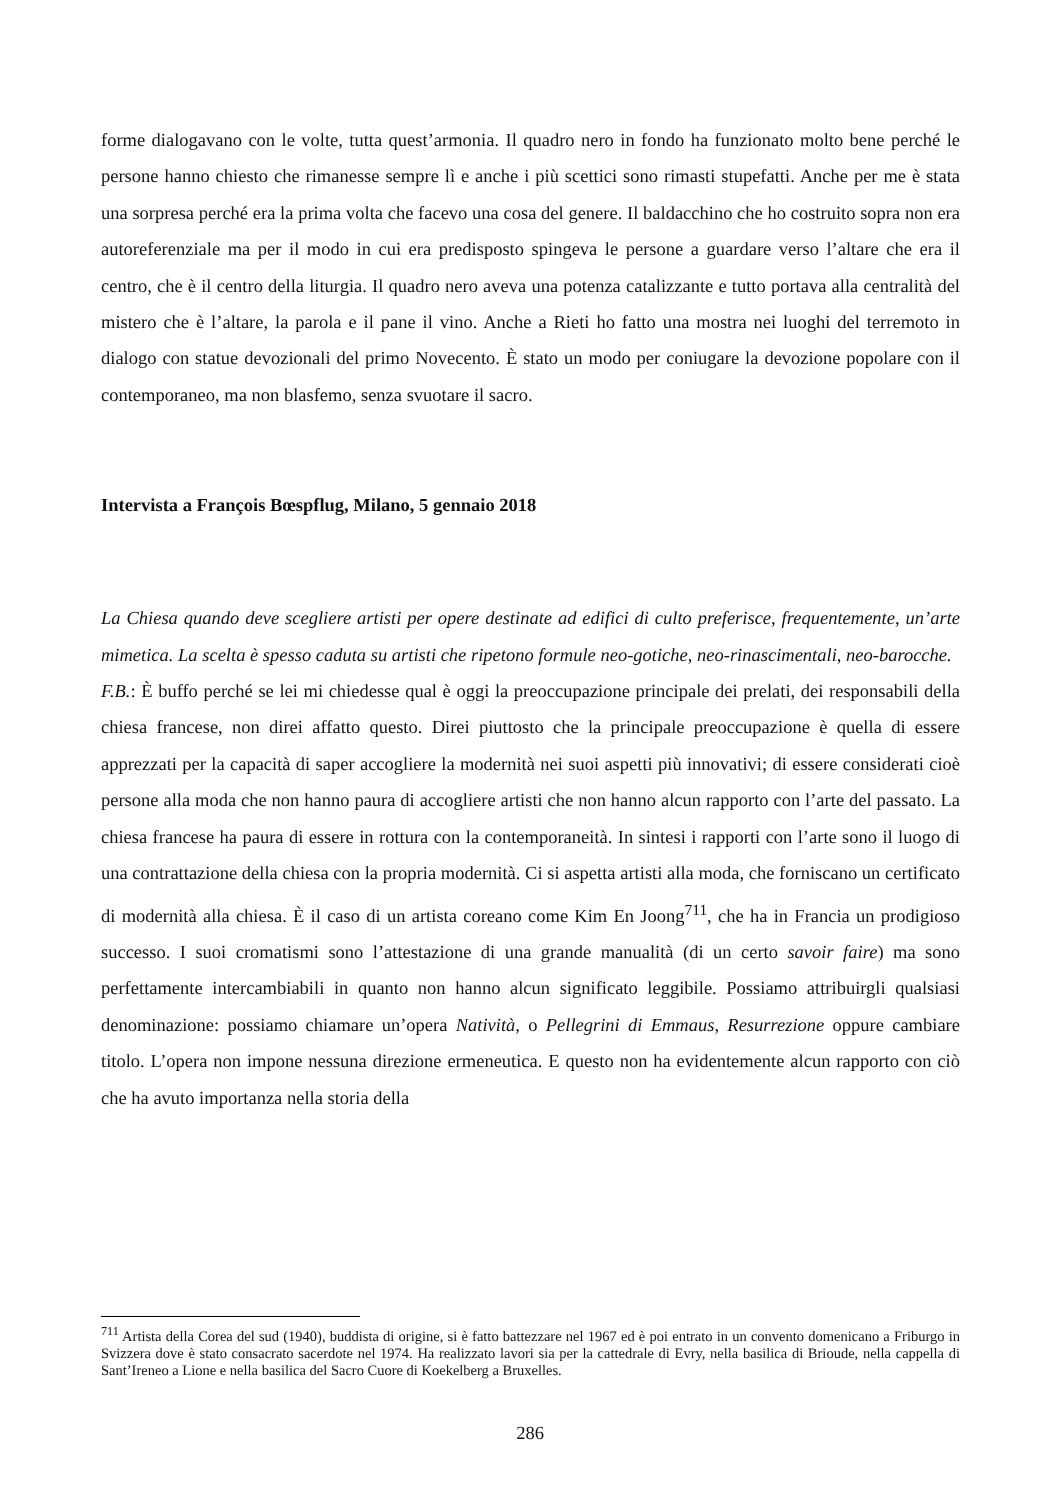forme dialogavano con le volte, tutta quest’armonia. Il quadro nero in fondo ha funzionato molto bene perché le persone hanno chiesto che rimanesse sempre lì e anche i più scettici sono rimasti stupefatti. Anche per me è stata una sorpresa perché era la prima volta che facevo una cosa del genere. Il baldacchino che ho costruito sopra non era autoreferenziale ma per il modo in cui era predisposto spingeva le persone a guardare verso l’altare che era il centro, che è il centro della liturgia. Il quadro nero aveva una potenza catalizzante e tutto portava alla centralità del mistero che è l’altare, la parola e il pane il vino. Anche a Rieti ho fatto una mostra nei luoghi del terremoto in dialogo con statue devozionali del primo Novecento. È stato un modo per coniugare la devozione popolare con il contemporaneo, ma non blasfemo, senza svuotare il sacro.
Intervista a François Bœspflug, Milano, 5 gennaio 2018
La Chiesa quando deve scegliere artisti per opere destinate ad edifici di culto preferisce, frequentemente, un’arte mimetica. La scelta è spesso caduta su artisti che ripetono formule neo-gotiche, neo-rinascimentali, neo-barocche.
F.B.: È buffo perché se lei mi chiedesse qual è oggi la preoccupazione principale dei prelati, dei responsabili della chiesa francese, non direi affatto questo. Direi piuttosto che la principale preoccupazione è quella di essere apprezzati per la capacità di saper accogliere la modernità nei suoi aspetti più innovativi; di essere considerati cioè persone alla moda che non hanno paura di accogliere artisti che non hanno alcun rapporto con l’arte del passato. La chiesa francese ha paura di essere in rottura con la contemporaneità. In sintesi i rapporti con l’arte sono il luogo di una contrattazione della chiesa con la propria modernità. Ci si aspetta artisti alla moda, che forniscano un certificato di modernità alla chiesa. È il caso di un artista coreano come Kim En Joong<sup>711</sup>, che ha in Francia un prodigioso successo. I suoi cromatismi sono l’attestazione di una grande manualità (di un certo savoir faire) ma sono perfettamente intercambiabili in quanto non hanno alcun significato leggibile. Possiamo attribuirgli qualsiasi denominazione: possiamo chiamare un’opera Natività, o Pellegrini di Emmaus, Resurrezione oppure cambiare titolo. L’opera non impone nessuna direzione ermeneutica. E questo non ha evidentemente alcun rapporto con ciò che ha avuto importanza nella storia della
<sup>711</sup> Artista della Corea del sud (1940), buddista di origine, si è fatto battezzare nel 1967 ed è poi entrato in un convento domenicano a Friburgo in Svizzera dove è stato consacrato sacerdote nel 1974. Ha realizzato lavori sia per la cattedrale di Evry, nella basilica di Brioude, nella cappella di Sant’Ireneo a Lione e nella basilica del Sacro Cuore di Koekelberg a Bruxelles.
286